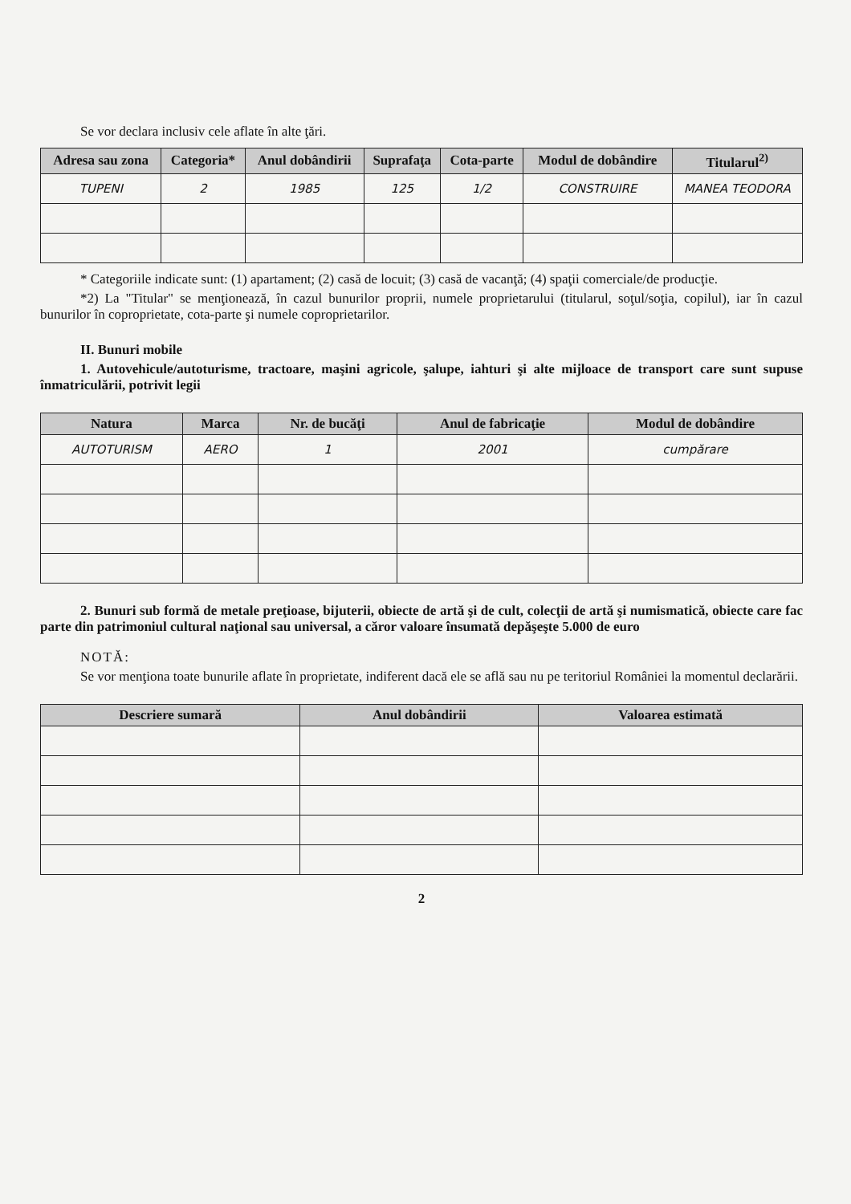Se vor declara inclusiv cele aflate în alte ţări.
| Adresa sau zona | Categoria* | Anul dobândirii | Suprafaţa | Cota-parte | Modul de dobândire | Titularul<sup>2)</sup> |
| --- | --- | --- | --- | --- | --- | --- |
| TUPENI | 2 | 1985 | 125 | 1/2 | CONSTRUIRE | MANEA TEODORA |
* Categoriile indicate sunt: (1) apartament; (2) casă de locuit; (3) casă de vacanţă; (4) spaţii comerciale/de producţie.
*2) La "Titular" se menţionează, în cazul bunurilor proprii, numele proprietarului (titularul, soţul/soţia, copilul), iar în cazul bunurilor în coproprietate, cota-parte şi numele coproprietarilor.
II. Bunuri mobile
1. Autovehicule/autoturisme, tractoare, maşini agricole, şalupe, iahturi şi alte mijloace de transport care sunt supuse înmatriculării, potrivit legii
| Natura | Marca | Nr. de bucăţi | Anul de fabricaţie | Modul de dobândire |
| --- | --- | --- | --- | --- |
| AUTOTURISM | AERO | 1 | 2001 | cumpărare |
2. Bunuri sub formă de metale preţioase, bijuterii, obiecte de artă şi de cult, colecţii de artă şi numismatică, obiecte care fac parte din patrimoniul cultural naţional sau universal, a căror valoare însumată depăşeşte 5.000 de euro
NOTĂ:
Se vor menţiona toate bunurile aflate în proprietate, indiferent dacă ele se află sau nu pe teritoriul României la momentul declarării.
| Descriere sumară | Anul dobândirii | Valoarea estimată |
| --- | --- | --- |
2